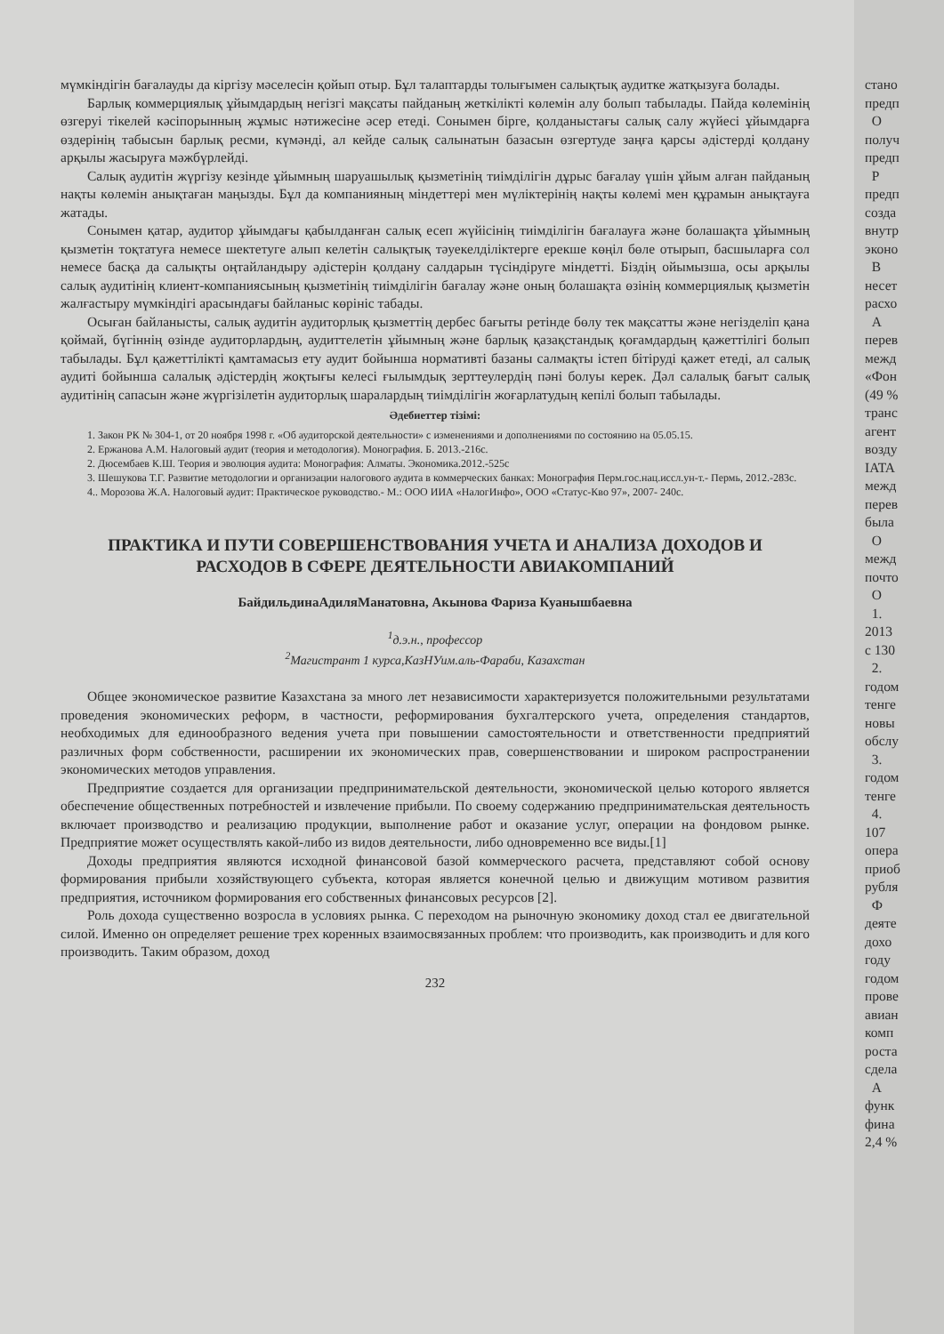мүмкіндігін бағалауды да кіргізу мәселесін қойып отыр. Бұл талаптарды толығымен салықтық аудитке жатқызуға болады.
Барлық коммерциялық ұйымдардың негізгі мақсаты пайданың жеткілікті көлемін алу болып табылады. Пайда көлемінің өзгеруі тікелей кәсіпорынның жұмыс нәтижесіне әсер етеді. Сонымен бірге, қолданыстағы салық салу жүйесі ұйымдарға өздерінің табысын барлық ресми, күмәнді, ал кейде салық салынатын базасын өзгертуде заңға қарсы әдістерді қолдану арқылы жасыруға мәжбүрлейді.
Салық аудитін жүргізу кезінде ұйымның шаруашылық қызметінің тиімділігін дұрыс бағалау үшін ұйым алған пайданың нақты көлемін анықтаған маңызды. Бұл да компанияның міндеттері мен мүліктерінің нақты көлемі мен құрамын анықтауға жатады.
Сонымен қатар, аудитор ұйымдағы қабылданған салық есеп жүйісінің тиімділігін бағалауға және болашақта ұйымның қызметін тоқтатуға немесе шектетуге алып келетін салықтық тәуекелділіктерге ерекше көңіл бөле отырып, басшыларға сол немесе басқа да салықты оңтайландыру әдістерін қолдану салдарын түсіндіруге міндетті. Біздің ойымызша, осы арқылы салық аудитінің клиент-компаниясының қызметінің тиімділігін бағалау және оның болашақта өзінің коммерциялық қызметін жалғастыру мүмкіндігі арасындағы байланыс көрініс табады.
Осыған байланысты, салық аудитін аудиторлық қызметтің дербес бағыты ретінде бөлу тек мақсатты және негізделіп қана қоймай, бүгіннің өзінде аудиторлардың, аудиттелетін ұйымның және барлық қазақстандық қоғамдардың қажеттілігі болып табылады. Бұл қажеттілікті қамтамасыз ету аудит бойынша нормативті базаны салмақты істеп бітіруді қажет етеді, ал салық аудиті бойынша салалық әдістердің жоқтығы келесі ғылымдық зерттеулердің пәні болуы керек. Дәл салалық бағыт салық аудитінің сапасын және жүргізілетін аудиторлық шаралардың тиімділігін жоғарлатудың кепілі болып табылады.
Әдебиеттер тізімі:
1. Закон РК № 304-1, от 20 ноября 1998 г. «Об аудиторской деятельности» с изменениями и дополнениями по состоянию на 05.05.15.
2. Ержанова А.М. Налоговый аудит (теория и методология). Монография. Б. 2013.-216с.
2. Дюсембаев К.Ш. Теория и эволюция аудита: Монография: Алматы. Экономика.2012.-525с
3. Шешукова Т.Г. Развитие методологии и организации налогового аудита в коммерческих банках: Монография Перм.гос.нац.иссл.ун-т.- Пермь, 2012.-283с.
4.. Морозова Ж.А. Налоговый аудит: Практическое руководство.- М.: ООО ИИА «НалогИнфо», ООО «Статус-Кво 97», 2007- 240с.
ПРАКТИКА И ПУТИ СОВЕРШЕНСТВОВАНИЯ УЧЕТА И АНАЛИЗА ДОХОДОВ И РАСХОДОВ В СФЕРЕ ДЕЯТЕЛЬНОСТИ АВИАКОМПАНИЙ
БайдильдинаАдиляМанатовна, Акынова Фариза Куанышбаевна
<sup>1</sup> д.э.н., профессор
<sup>2</sup> Магистрант 1 курса,КазНУим.аль-Фараби, Казахстан
Общее экономическое развитие Казахстана за много лет независимости характеризуется положительными результатами проведения экономических реформ, в частности, реформирования бухгалтерского учета, определения стандартов, необходимых для единообразного ведения учета при повышении самостоятельности и ответственности предприятий различных форм собственности, расширении их экономических прав, совершенствовании и широком распространении экономических методов управления.
Предприятие создается для организации предпринимательской деятельности, экономической целью которого является обеспечение общественных потребностей и извлечение прибыли. По своему содержанию предпринимательская деятельность включает производство и реализацию продукции, выполнение работ и оказание услуг, операции на фондовом рынке. Предприятие может осуществлять какой-либо из видов деятельности, либо одновременно все виды.[1]
Доходы предприятия являются исходной финансовой базой коммерческого расчета, представляют собой основу формирования прибыли хозяйствующего субъекта, которая является конечной целью и движущим мотивом развития предприятия, источником формирования его собственных финансовых ресурсов [2].
Роль дохода существенно возросла в условиях рынка. С переходом на рыночную экономику доход стал ее двигательной силой. Именно он определяет решение трех коренных взаимосвязанных проблем: что производить, как производить и для кого производить. Таким образом, доход
232
стано
предп
О
получ
предп
Р
предп
созда
внутр
эконо
В
несет
расхо
А
перев
межд
«Фон
(49 %
транс
агент
возду
IATA
межд
перев
была
О
межд
почто
О
1.
2013
с 130
2.
годом
тенге
новы
обслу
3.
годом
тенге
4.
107
опера
приоб
рубля
Ф
деяте
дохо
году
годом
прове
авиан
комп
роста
сдела
А
функ
фина
2,4 %